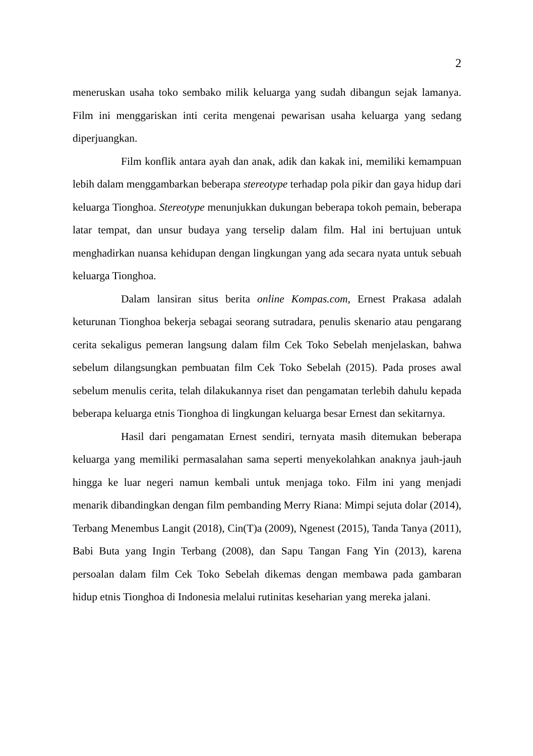2
meneruskan usaha toko sembako milik keluarga yang sudah dibangun sejak lamanya. Film ini menggariskan inti cerita mengenai pewarisan usaha keluarga yang sedang diperjuangkan.
Film konflik antara ayah dan anak, adik dan kakak ini, memiliki kemampuan lebih dalam menggambarkan beberapa stereotype terhadap pola pikir dan gaya hidup dari keluarga Tionghoa. Stereotype menunjukkan dukungan beberapa tokoh pemain, beberapa latar tempat, dan unsur budaya yang terselip dalam film. Hal ini bertujuan untuk menghadirkan nuansa kehidupan dengan lingkungan yang ada secara nyata untuk sebuah keluarga Tionghoa.
Dalam lansiran situs berita online Kompas.com, Ernest Prakasa adalah keturunan Tionghoa bekerja sebagai seorang sutradara, penulis skenario atau pengarang cerita sekaligus pemeran langsung dalam film Cek Toko Sebelah menjelaskan, bahwa sebelum dilangsungkan pembuatan film Cek Toko Sebelah (2015). Pada proses awal sebelum menulis cerita, telah dilakukannya riset dan pengamatan terlebih dahulu kepada beberapa keluarga etnis Tionghoa di lingkungan keluarga besar Ernest dan sekitarnya.
Hasil dari pengamatan Ernest sendiri, ternyata masih ditemukan beberapa keluarga yang memiliki permasalahan sama seperti menyekolahkan anaknya jauh-jauh hingga ke luar negeri namun kembali untuk menjaga toko. Film ini yang menjadi menarik dibandingkan dengan film pembanding Merry Riana: Mimpi sejuta dolar (2014), Terbang Menembus Langit (2018), Cin(T)a (2009), Ngenest (2015), Tanda Tanya (2011), Babi Buta yang Ingin Terbang (2008), dan Sapu Tangan Fang Yin (2013), karena persoalan dalam film Cek Toko Sebelah dikemas dengan membawa pada gambaran hidup etnis Tionghoa di Indonesia melalui rutinitas keseharian yang mereka jalani.